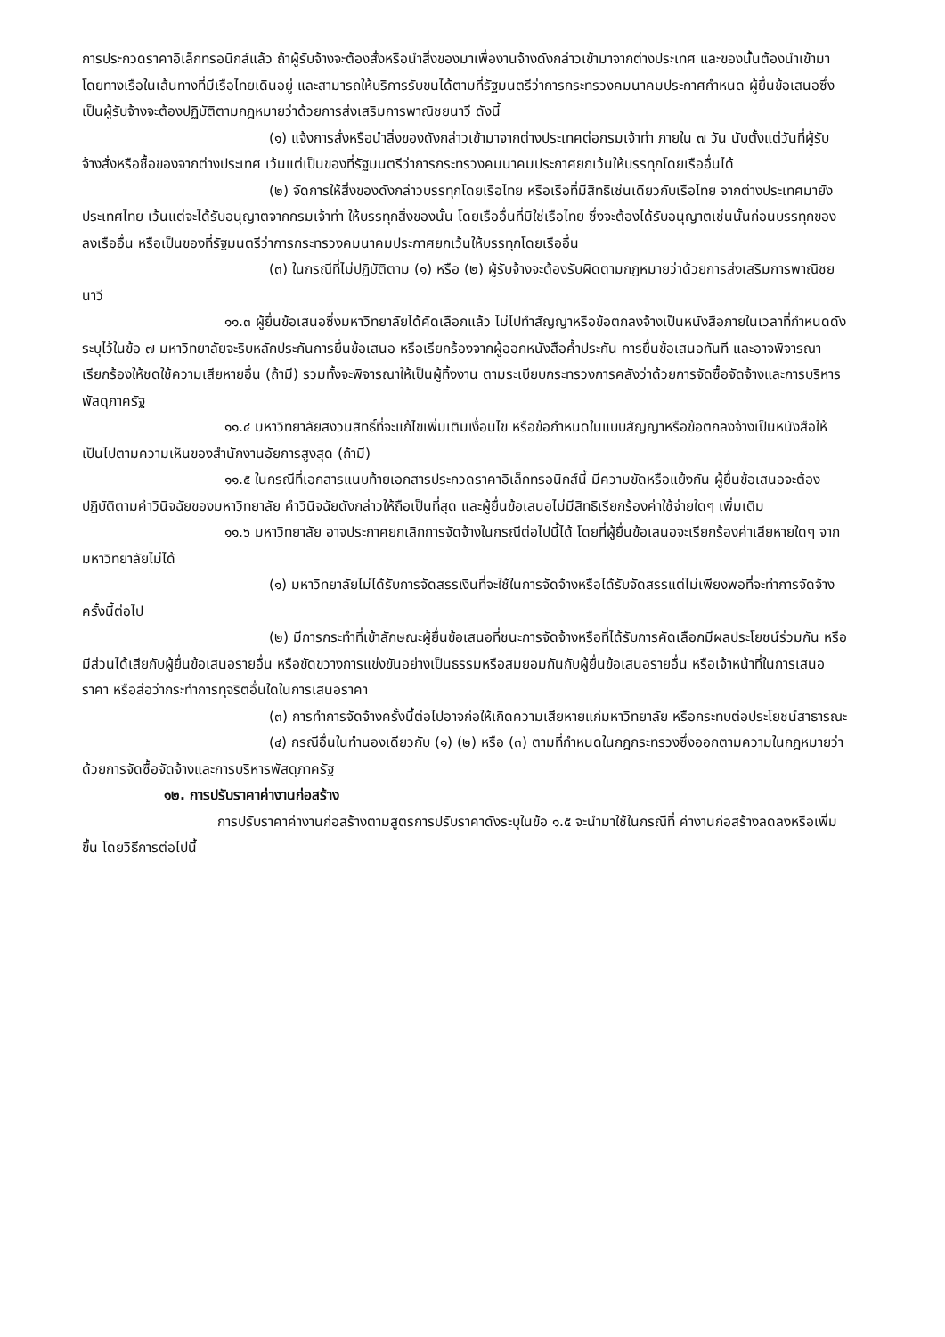การประกวดราคาอิเล็กทรอนิกส์แล้ว ถ้าผู้รับจ้างจะต้องสั่งหรือนำสิ่งของมาเพื่องานจ้างดังกล่าวเข้ามาจากต่างประเทศ และของนั้นต้องนำเข้ามาโดยทางเรือในเส้นทางที่มีเรือไทยเดินอยู่ และสามารถให้บริการรับขนได้ตามที่รัฐมนตรีว่าการกระทรวงคมนาคมประกาศกำหนด ผู้ยื่นข้อเสนอซึ่งเป็นผู้รับจ้างจะต้องปฏิบัติตามกฎหมายว่าด้วยการส่งเสริมการพาณิชยนาวี ดังนี้
(๑) แจ้งการสั่งหรือนำสิ่งของดังกล่าวเข้ามาจากต่างประเทศต่อกรมเจ้าท่า ภายใน ๗ วัน นับตั้งแต่วันที่ผู้รับจ้างสั่งหรือซื้อของจากต่างประเทศ เว้นแต่เป็นของที่รัฐมนตรีว่าการกระทรวงคมนาคมประกาศยกเว้นให้บรรทุกโดยเรืออื่นได้
(๒) จัดการให้สิ่งของดังกล่าวบรรทุกโดยเรือไทย หรือเรือที่มีสิทธิเช่นเดียวกับเรือไทย จากต่างประเทศมายังประเทศไทย เว้นแต่จะได้รับอนุญาตจากกรมเจ้าท่า ให้บรรทุกสิ่งของนั้น โดยเรืออื่นที่มิใช่เรือไทย ซึ่งจะต้องได้รับอนุญาตเช่นนั้นก่อนบรรทุกของลงเรืออื่น หรือเป็นของที่รัฐมนตรีว่าการกระทรวงคมนาคมประกาศยกเว้นให้บรรทุกโดยเรืออื่น
(๓) ในกรณีที่ไม่ปฏิบัติตาม (๑) หรือ (๒) ผู้รับจ้างจะต้องรับผิดตามกฎหมายว่าด้วยการส่งเสริมการพาณิชยนาวี
๑๑.๓ ผู้ยื่นข้อเสนอซึ่งมหาวิทยาลัยได้คัดเลือกแล้ว ไม่ไปทำสัญญาหรือข้อตกลงจ้างเป็นหนังสือภายในเวลาที่กำหนดดังระบุไว้ในข้อ ๗ มหาวิทยาลัยจะริบหลักประกันการยื่นข้อเสนอ หรือเรียกร้องจากผู้ออกหนังสือค้ำประกัน การยื่นข้อเสนอทันที และอาจพิจารณาเรียกร้องให้ชดใช้ความเสียหายอื่น (ถ้ามี) รวมทั้งจะพิจารณาให้เป็นผู้ทิ้งงาน ตามระเบียบกระทรวงการคลังว่าด้วยการจัดซื้อจัดจ้างและการบริหารพัสดุภาครัฐ
๑๑.๔ มหาวิทยาลัยสงวนสิทธิ์ที่จะแก้ไขเพิ่มเติมเงื่อนไข หรือข้อกำหนดในแบบสัญญาหรือข้อตกลงจ้างเป็นหนังสือให้เป็นไปตามความเห็นของสำนักงานอัยการสูงสุด (ถ้ามี)
๑๑.๕ ในกรณีที่เอกสารแนบท้ายเอกสารประกวดราคาอิเล็กทรอนิกส์นี้ มีความขัดหรือแย้งกัน ผู้ยื่นข้อเสนอจะต้องปฏิบัติตามคำวินิจฉัยของมหาวิทยาลัย คำวินิจฉัยดังกล่าวให้ถือเป็นที่สุด และผู้ยื่นข้อเสนอไม่มีสิทธิเรียกร้องค่าใช้จ่ายใดๆ เพิ่มเติม
๑๑.๖ มหาวิทยาลัย อาจประกาศยกเลิกการจัดจ้างในกรณีต่อไปนี้ได้ โดยที่ผู้ยื่นข้อเสนอจะเรียกร้องค่าเสียหายใดๆ จากมหาวิทยาลัยไม่ได้
(๑) มหาวิทยาลัยไม่ได้รับการจัดสรรเงินที่จะใช้ในการจัดจ้างหรือได้รับจัดสรรแต่ไม่เพียงพอที่จะทำการจัดจ้างครั้งนี้ต่อไป
(๒) มีการกระทำที่เข้าลักษณะผู้ยื่นข้อเสนอที่ชนะการจัดจ้างหรือที่ได้รับการคัดเลือกมีผลประโยชน์ร่วมกัน หรือมีส่วนได้เสียกับผู้ยื่นข้อเสนอรายอื่น หรือขัดขวางการแข่งขันอย่างเป็นธรรมหรือสมยอมกันกับผู้ยื่นข้อเสนอรายอื่น หรือเจ้าหน้าที่ในการเสนอราคา หรือส่อว่ากระทำการทุจริตอื่นใดในการเสนอราคา
(๓) การทำการจัดจ้างครั้งนี้ต่อไปอาจก่อให้เกิดความเสียหายแก่มหาวิทยาลัย หรือกระทบต่อประโยชน์สาธารณะ
(๔) กรณีอื่นในทำนองเดียวกับ (๑) (๒) หรือ (๓) ตามที่กำหนดในกฎกระทรวงซึ่งออกตามความในกฎหมายว่าด้วยการจัดซื้อจัดจ้างและการบริหารพัสดุภาครัฐ
๑๒. การปรับราคาค่างานก่อสร้าง
การปรับราคาค่างานก่อสร้างตามสูตรการปรับราคาดังระบุในข้อ ๑.๕ จะนำมาใช้ในกรณีที่ ค่างานก่อสร้างลดลงหรือเพิ่มขึ้น โดยวิธีการต่อไปนี้